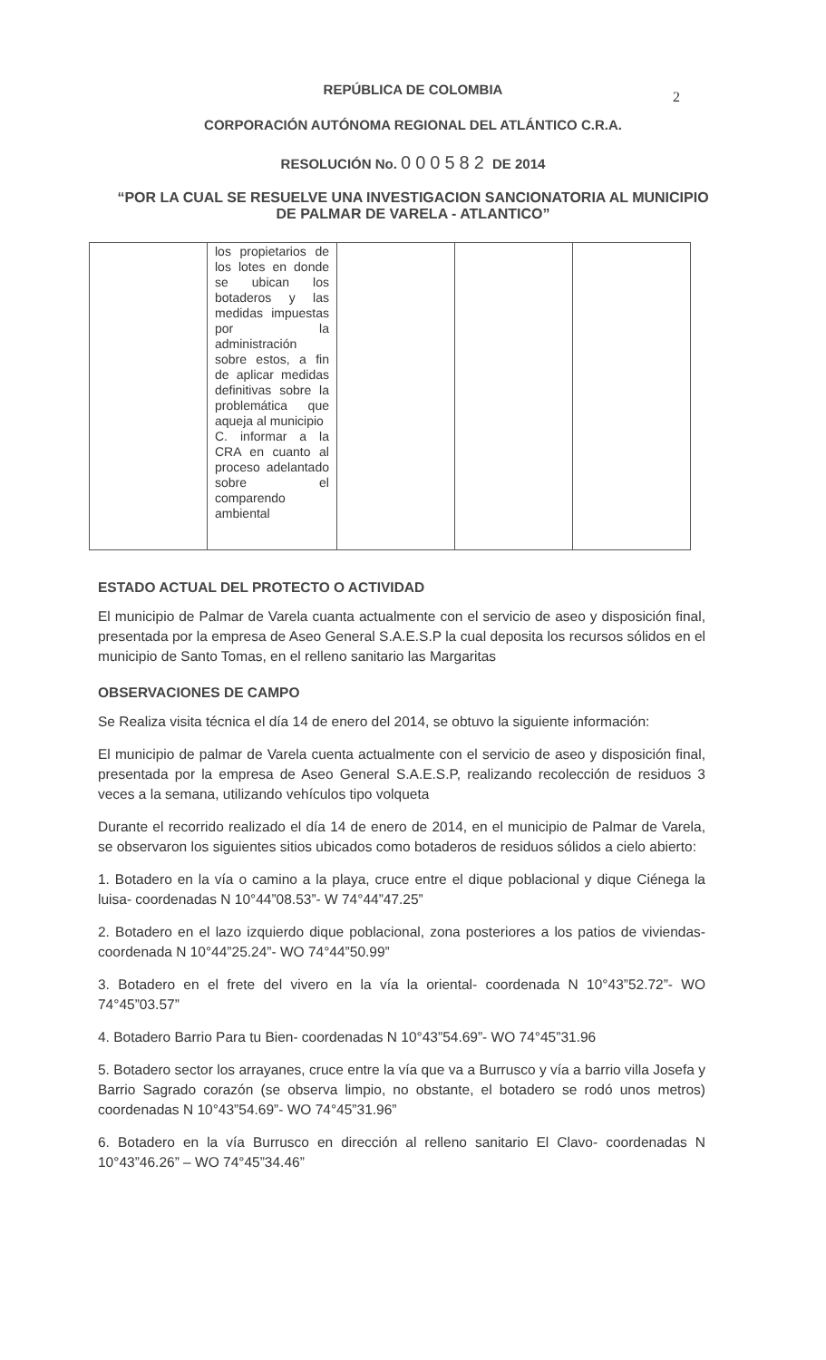REPÚBLICA DE COLOMBIA
2
CORPORACIÓN AUTÓNOMA REGIONAL DEL ATLÁNTICO C.R.A.
RESOLUCIÓN No. 000582 DE 2014
“POR LA CUAL SE RESUELVE UNA INVESTIGACION SANCIONATORIA AL MUNICIPIO
DE PALMAR DE VARELA - ATLANTICO”
| | los propietarios de los lotes en donde se ubican los botaderos y las medidas impuestas por la administración sobre estos, a fin de aplicar medidas definitivas sobre la problemática que aqueja al municipio C. informar a la CRA en cuanto al proceso adelantado sobre el comparendo ambiental | | | |
ESTADO ACTUAL DEL PROTECTO O ACTIVIDAD
El municipio de Palmar de Varela cuanta actualmente con el servicio de aseo y disposición final, presentada por la empresa de Aseo General S.A.E.S.P la cual deposita los recursos sólidos en el municipio de Santo Tomas, en el relleno sanitario las Margaritas
OBSERVACIONES DE CAMPO
Se Realiza visita técnica el día 14 de enero del 2014, se obtuvo la siguiente información:
El municipio de palmar de Varela cuenta actualmente con el servicio de aseo y disposición final, presentada por la empresa de Aseo General S.A.E.S.P, realizando recolección de residuos 3 veces a la semana, utilizando vehículos tipo volqueta
Durante el recorrido realizado el día 14 de enero de 2014, en el municipio de Palmar de Varela, se observaron los siguientes sitios ubicados como botaderos de residuos sólidos a cielo abierto:
1. Botadero en la vía o camino a la playa, cruce entre el dique poblacional y dique Ciénega la luisa- coordenadas N 10°44”08.53”- W 74°44”47.25”
2. Botadero en el lazo izquierdo dique poblacional, zona posteriores a los patios de viviendas- coordenada N 10°44”25.24”- WO 74°44”50.99”
3. Botadero en el frete del vivero en la vía la oriental- coordenada N 10°43”52.72”- WO 74°45”03.57”
4. Botadero Barrio Para tu Bien- coordenadas N 10°43”54.69”- WO 74°45”31.96
5. Botadero sector los arrayanes, cruce entre la vía que va a Burrusco y vía a barrio villa Josefa y Barrio Sagrado corazón (se observa limpio, no obstante, el botadero se rodó unos metros) coordenadas N 10°43”54.69”- WO 74°45”31.96”
6. Botadero en la vía Burrusco en dirección al relleno sanitario El Clavo- coordenadas N 10°43”46.26” – WO 74°45”34.46”